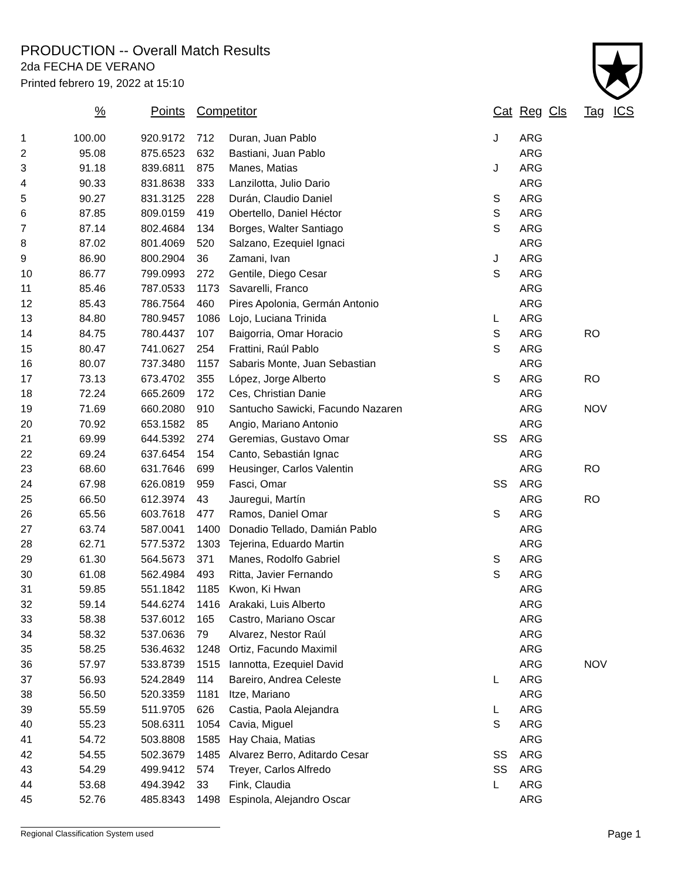PRODUCTION -- Overall Match Results
2da FECHA DE VERANO
Printed febrero 19, 2022 at 15:10
| | % | Points | Competitor | | Cat | Reg | Cls | Tag | ICS |
| --- | --- | --- | --- | --- | --- | --- | --- | --- | --- |
| 1 | 100.00 | 920.9172 | 712 | Duran, Juan Pablo | J | ARG | | | |
| 2 | 95.08 | 875.6523 | 632 | Bastiani, Juan Pablo | | ARG | | | |
| 3 | 91.18 | 839.6811 | 875 | Manes, Matias | J | ARG | | | |
| 4 | 90.33 | 831.8638 | 333 | Lanzilotta, Julio Dario | | ARG | | | |
| 5 | 90.27 | 831.3125 | 228 | Durán, Claudio Daniel | S | ARG | | | |
| 6 | 87.85 | 809.0159 | 419 | Obertello, Daniel Héctor | S | ARG | | | |
| 7 | 87.14 | 802.4684 | 134 | Borges, Walter Santiago | S | ARG | | | |
| 8 | 87.02 | 801.4069 | 520 | Salzano, Ezequiel Ignaci | | ARG | | | |
| 9 | 86.90 | 800.2904 | 36 | Zamani, Ivan | J | ARG | | | |
| 10 | 86.77 | 799.0993 | 272 | Gentile, Diego Cesar | S | ARG | | | |
| 11 | 85.46 | 787.0533 | 1173 | Savarelli, Franco | | ARG | | | |
| 12 | 85.43 | 786.7564 | 460 | Pires Apolonia, Germán Antonio | | ARG | | | |
| 13 | 84.80 | 780.9457 | 1086 | Lojo, Luciana Trinida | L | ARG | | | |
| 14 | 84.75 | 780.4437 | 107 | Baigorria, Omar Horacio | S | ARG | | RO | |
| 15 | 80.47 | 741.0627 | 254 | Frattini, Raúl Pablo | S | ARG | | | |
| 16 | 80.07 | 737.3480 | 1157 | Sabaris Monte, Juan Sebastian | | ARG | | | |
| 17 | 73.13 | 673.4702 | 355 | López, Jorge Alberto | S | ARG | | RO | |
| 18 | 72.24 | 665.2609 | 172 | Ces, Christian Danie | | ARG | | | |
| 19 | 71.69 | 660.2080 | 910 | Santucho Sawicki, Facundo Nazaren | | ARG | | NOV | |
| 20 | 70.92 | 653.1582 | 85 | Angio, Mariano Antonio | | ARG | | | |
| 21 | 69.99 | 644.5392 | 274 | Geremias, Gustavo Omar | SS | ARG | | | |
| 22 | 69.24 | 637.6454 | 154 | Canto, Sebastián Ignac | | ARG | | | |
| 23 | 68.60 | 631.7646 | 699 | Heusinger, Carlos Valentin | | ARG | | RO | |
| 24 | 67.98 | 626.0819 | 959 | Fasci, Omar | SS | ARG | | | |
| 25 | 66.50 | 612.3974 | 43 | Jauregui, Martín | | ARG | | RO | |
| 26 | 65.56 | 603.7618 | 477 | Ramos, Daniel Omar | S | ARG | | | |
| 27 | 63.74 | 587.0041 | 1400 | Donadio Tellado, Damián Pablo | | ARG | | | |
| 28 | 62.71 | 577.5372 | 1303 | Tejerina, Eduardo Martin | | ARG | | | |
| 29 | 61.30 | 564.5673 | 371 | Manes, Rodolfo Gabriel | S | ARG | | | |
| 30 | 61.08 | 562.4984 | 493 | Ritta, Javier Fernando | S | ARG | | | |
| 31 | 59.85 | 551.1842 | 1185 | Kwon, Ki Hwan | | ARG | | | |
| 32 | 59.14 | 544.6274 | 1416 | Arakaki, Luis Alberto | | ARG | | | |
| 33 | 58.38 | 537.6012 | 165 | Castro, Mariano Oscar | | ARG | | | |
| 34 | 58.32 | 537.0636 | 79 | Alvarez, Nestor Raúl | | ARG | | | |
| 35 | 58.25 | 536.4632 | 1248 | Ortiz, Facundo Maximil | | ARG | | | |
| 36 | 57.97 | 533.8739 | 1515 | Iannotta, Ezequiel David | | ARG | | NOV | |
| 37 | 56.93 | 524.2849 | 114 | Bareiro, Andrea Celeste | L | ARG | | | |
| 38 | 56.50 | 520.3359 | 1181 | Itze, Mariano | | ARG | | | |
| 39 | 55.59 | 511.9705 | 626 | Castia, Paola Alejandra | L | ARG | | | |
| 40 | 55.23 | 508.6311 | 1054 | Cavia, Miguel | S | ARG | | | |
| 41 | 54.72 | 503.8808 | 1585 | Hay Chaia, Matias | | ARG | | | |
| 42 | 54.55 | 502.3679 | 1485 | Alvarez Berro, Aditardo Cesar | SS | ARG | | | |
| 43 | 54.29 | 499.9412 | 574 | Treyer, Carlos Alfredo | SS | ARG | | | |
| 44 | 53.68 | 494.3942 | 33 | Fink, Claudia | L | ARG | | | |
| 45 | 52.76 | 485.8343 | 1498 | Espinola, Alejandro Oscar | | ARG | | | |
Regional Classification System used Page 1